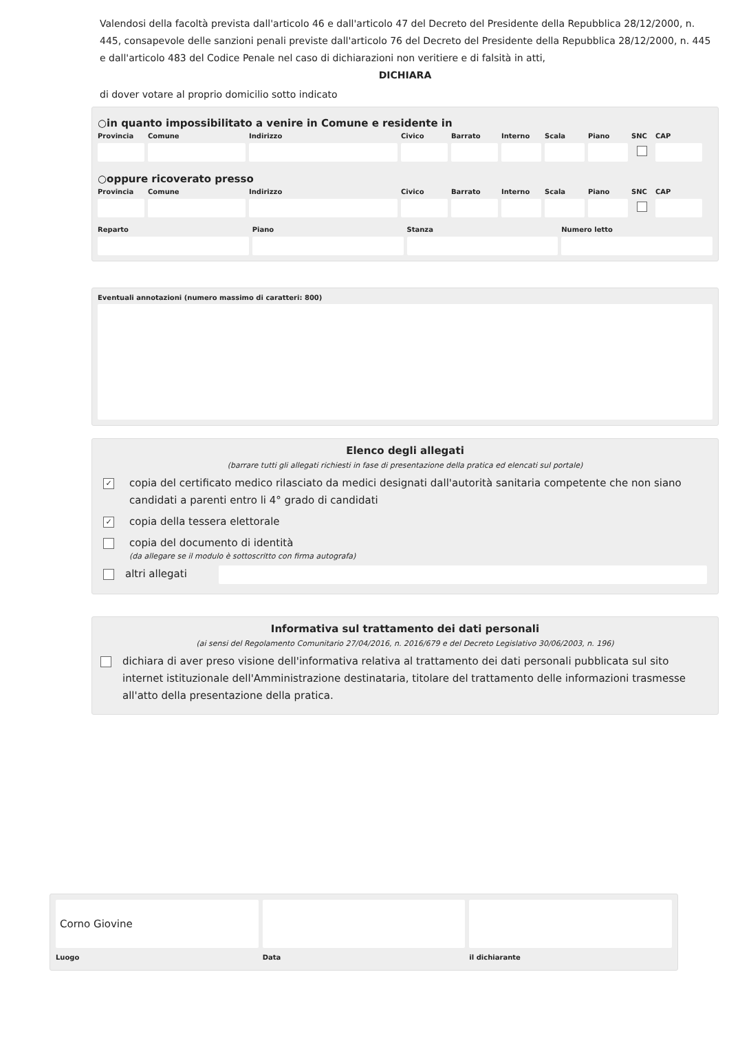Valendosi della facoltà prevista dall'articolo 46 e dall'articolo 47 del Decreto del Presidente della Repubblica 28/12/2000, n. 445, consapevole delle sanzioni penali previste dall'articolo 76 del Decreto del Presidente della Repubblica 28/12/2000, n. 445 e dall'articolo 483 del Codice Penale nel caso di dichiarazioni non veritiere e di falsità in atti,
DICHIARA
di dover votare al proprio domicilio sotto indicato
○in quanto impossibilitato a venire in Comune e residente in
Provincia
Comune Indirizzo Civico Barrato Interno
Scala Piano SNC CAP
○oppure ricoverato presso
Provincia
Comune Indirizzo Civico Barrato Interno
Scala Piano SNC CAP
Reparto Piano Stanza Numero letto
Eventuali annotazioni (numero massimo di caratteri: 800)
Elenco degli allegati
(barrare tutti gli allegati richiesti in fase di presentazione della pratica ed elencati sul portale)
✓ copia del certificato medico rilasciato da medici designati dall'autorità sanitaria competente che non siano candidati a parenti entro li 4° grado di candidati
✓ copia della tessera elettorale
copia del documento di identità
(da allegare se il modulo è sottoscritto con firma autografa)
altri allegati
Informativa sul trattamento dei dati personali
(ai sensi del Regolamento Comunitario 27/04/2016, n. 2016/679 e del Decreto Legislativo 30/06/2003, n. 196)
dichiara di aver preso visione dell'informativa relativa al trattamento dei dati personali pubblicata sul sito internet istituzionale dell'Amministrazione destinataria, titolare del trattamento delle informazioni trasmesse all'atto della presentazione della pratica.
Corno Giovine
Luogo
Data il dichiarante